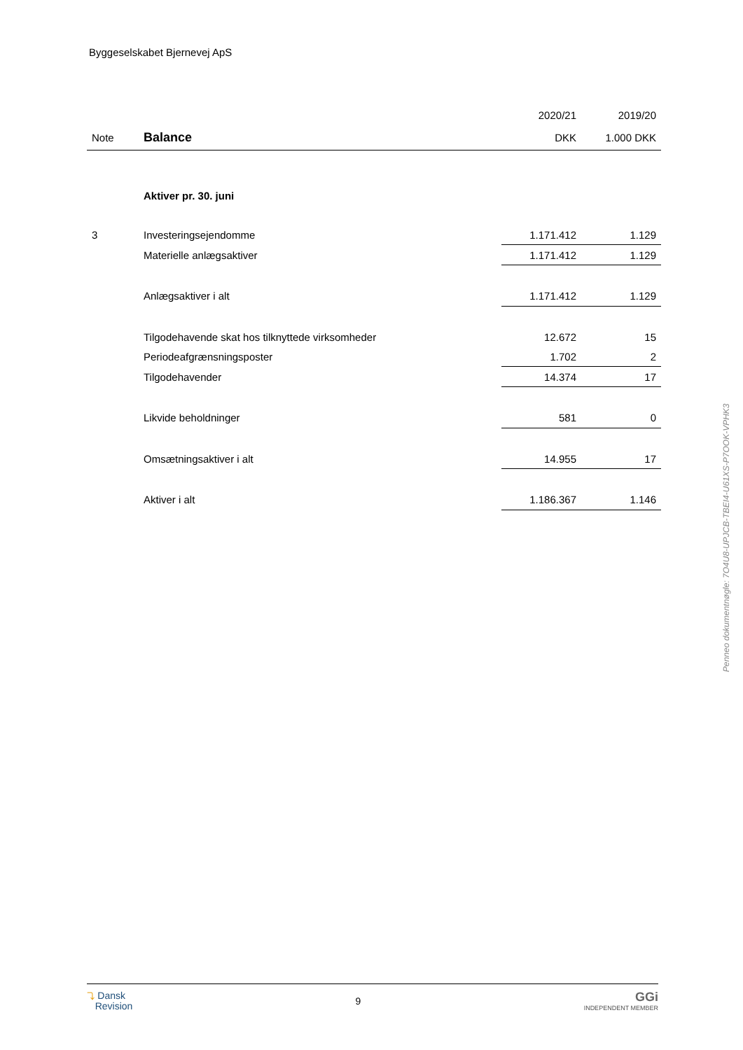Byggeselskabet Bjernevej ApS
| | | 2020/21 | 2019/20 |
| Note | Balance | DKK | 1.000 DKK |
| | Aktiver pr. 30. juni | | |
| 3 | Investeringsejendomme | 1.171.412 | 1.129 |
| | Materielle anlægsaktiver | 1.171.412 | 1.129 |
| | Anlægsaktiver i alt | 1.171.412 | 1.129 |
| | Tilgodehavende skat hos tilknyttede virksomheder | 12.672 | 15 |
| | Periodeafgrænsningsposter | 1.702 | 2 |
| | Tilgodehavender | 14.374 | 17 |
| | Likvide beholdninger | 581 | 0 |
| | Omsætningsaktiver i alt | 14.955 | 17 |
| | Aktiver i alt | 1.186.367 | 1.146 |
Penneo dokumentnøgle: 7O4U8-UPJCB-TBEI4-U61XS-P7OOK-VPHK3
⤵ Dansk
Revision
9
GGi
INDEPENDENT MEMBER